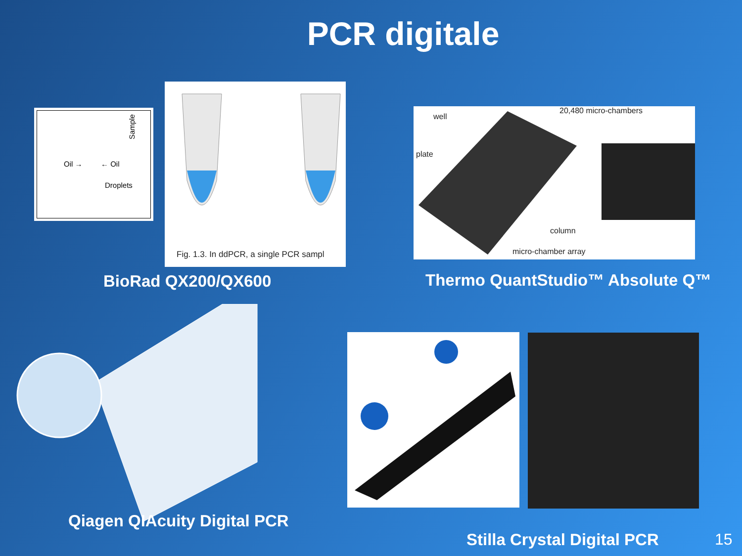PCR digitale
Oil → ← Oil
Droplets
Sample
Fig. 1.3. In ddPCR, a single PCR sampl
BioRad QX200/QX600
well
20,480 micro-chambers
plate
column
micro-chamber array
Thermo QuantStudio™ Absolute Q™
Qiagen QIAcuity Digital PCR
Stilla Crystal Digital PCR 15